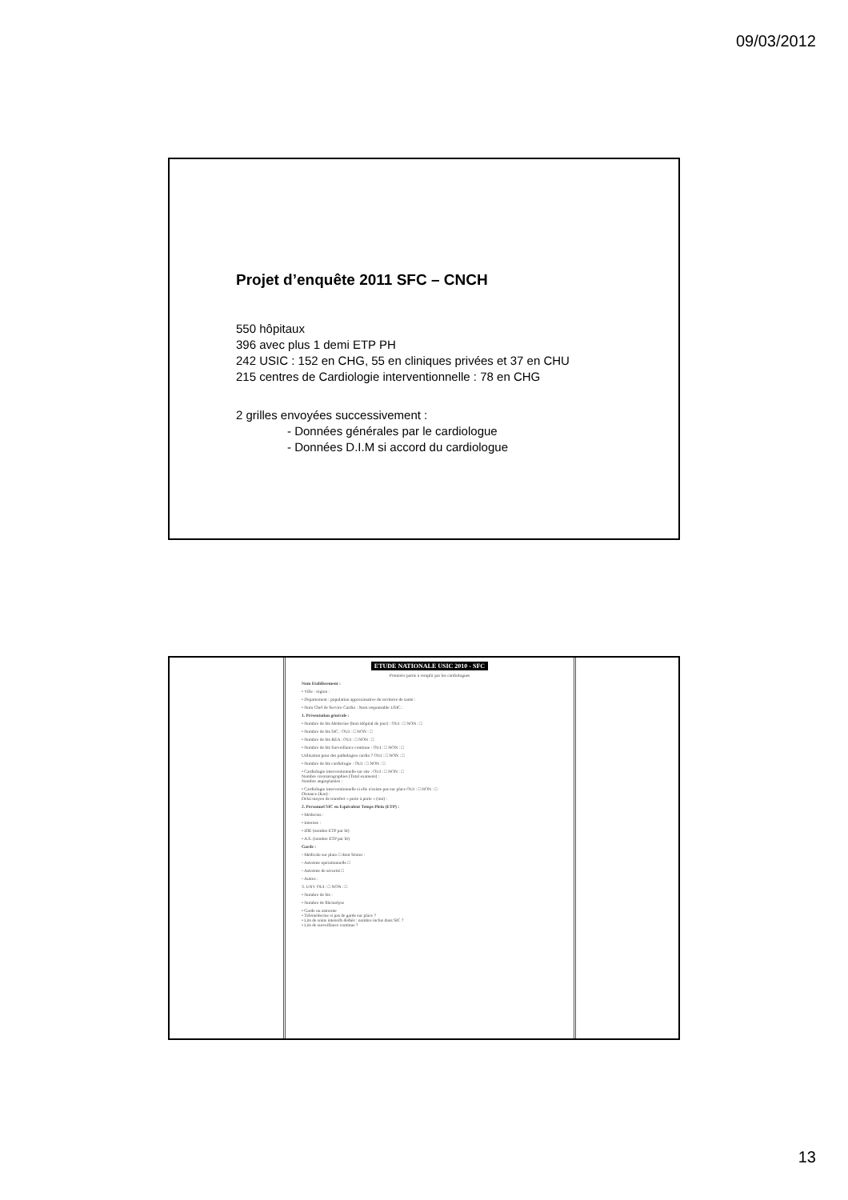09/03/2012
Projet d’enquête 2011 SFC – CNCH
550 hôpitaux
396 avec plus 1 demi ETP PH
242 USIC : 152 en CHG, 55 en cliniques privées et 37 en CHU
215 centres de Cardiologie interventionnelle : 78 en CHG
2 grilles envoyées successivement :
- Données générales par le cardiologue
- Données D.I.M si accord du cardiologue
ETUDE NATIONALE USIC 2010 - SFC
Première partie à remplir par les cardiologues
Nom Etablissement :
• Ville : région :
• Département : population approximative du territoire de santé :
• Nom Chef de Service Cardio : Nom responsable USIC :
1. Présentation générale :
• Nombre de lits Médecine (hors Hôpital de jour) : OUI : □ NON : □
• Nombre de lits SIC : OUI : □ NON : □
• Nombre de lits REA : OUI : □ NON : □
• Nombre de lits Surveillance continue : OUI : □ NON : □
Utilisation pour des pathologies cardio ? OUI : □ NON : □
• Nombre de lits cardiologie : OUI : □ NON : □
• Cardiologie interventionnelle sur site : OUI : □ NON : □
Nombre coronarographies (Total examens) :
Nombre angioplasties :
• Cardiologie interventionnelle si elle n'existe pas sur place OUI : □ NON : □
Distance (Km) :
Délai moyen de transfert « porte à porte » (mn) :
2. Personnel SIC en Equivalent Temps Plein (ETP) :
• Médecins :
• Internes :
• IDE (nombre ETP par lit)
• A.S. (nombre ETP par lit)
Garde :
- Médicale sur place □ dont Sénior :
- Astreinte opérationnelle □
- Astreinte de sécurité □
- Autres :
3. UNV OUI : □ NON : □
• Nombre de lits :
• Nombre de fibrinolyse
• Garde ou astreinte
• Télémédecine si pas de garde sur place ?
• Lits de soins intensifs dédiés : nombre inclus dans SIC ?
• Lits de surveillance continue ?
13